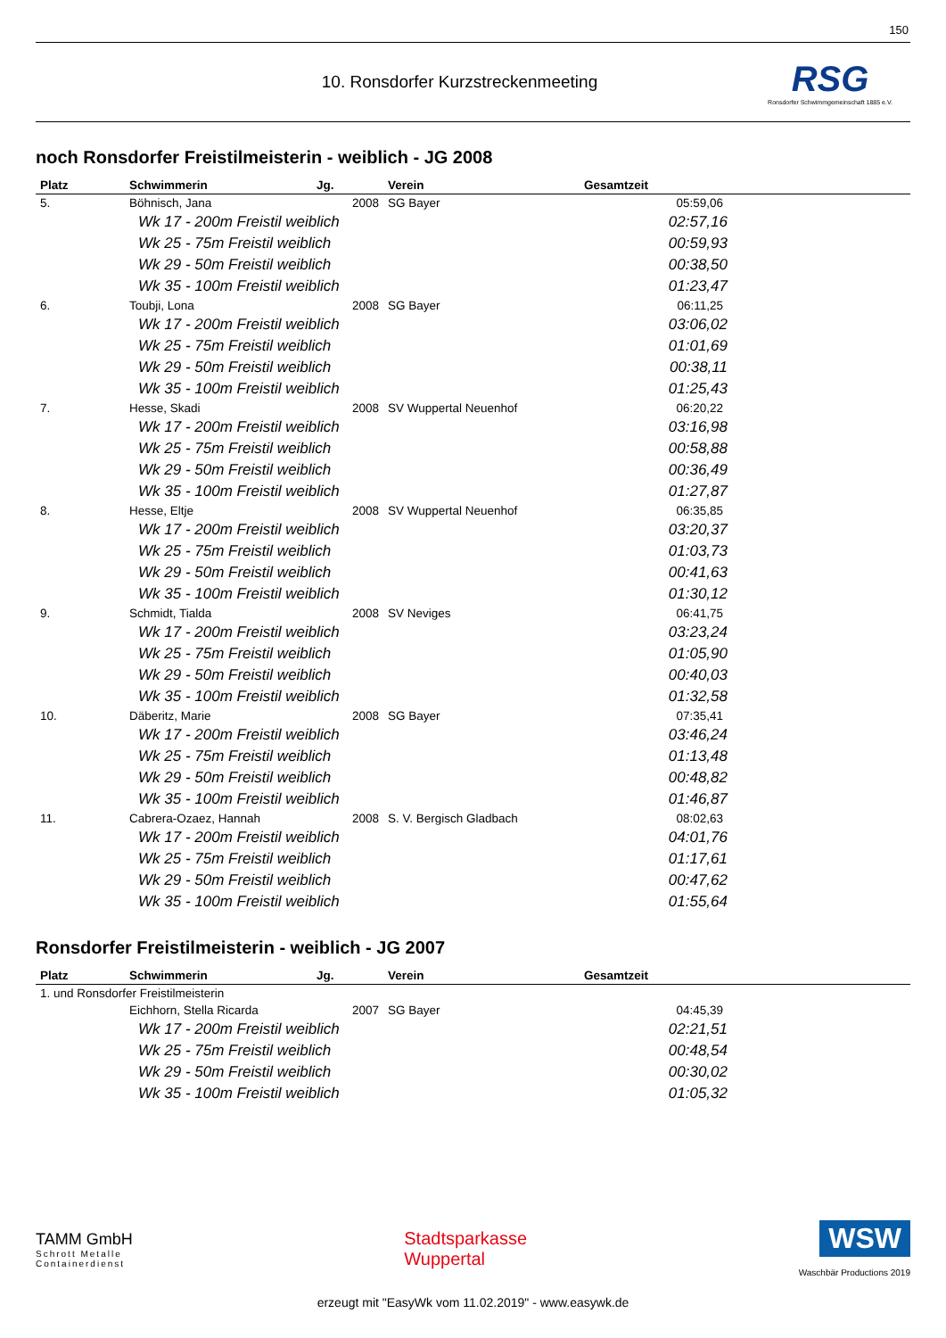150
10. Ronsdorfer Kurzstreckenmeeting
RSG
Ronsdorfer Schwimmgemeinschaft 1885 e.V.
noch Ronsdorfer Freistilmeisterin - weiblich - JG 2008
| Platz | Schwimmerin | Jg. | Verein | Gesamtzeit |
| --- | --- | --- | --- | --- |
| 5. | Böhnisch, Jana | 2008 | SG Bayer | 05:59,06 |
| | Wk 17 - 200m Freistil weiblich | | | 02:57,16 |
| | Wk 25 - 75m Freistil weiblich | | | 00:59,93 |
| | Wk 29 - 50m Freistil weiblich | | | 00:38,50 |
| | Wk 35 - 100m Freistil weiblich | | | 01:23,47 |
| 6. | Toubji, Lona | 2008 | SG Bayer | 06:11,25 |
| | Wk 17 - 200m Freistil weiblich | | | 03:06,02 |
| | Wk 25 - 75m Freistil weiblich | | | 01:01,69 |
| | Wk 29 - 50m Freistil weiblich | | | 00:38,11 |
| | Wk 35 - 100m Freistil weiblich | | | 01:25,43 |
| 7. | Hesse, Skadi | 2008 | SV Wuppertal Neuenhof | 06:20,22 |
| | Wk 17 - 200m Freistil weiblich | | | 03:16,98 |
| | Wk 25 - 75m Freistil weiblich | | | 00:58,88 |
| | Wk 29 - 50m Freistil weiblich | | | 00:36,49 |
| | Wk 35 - 100m Freistil weiblich | | | 01:27,87 |
| 8. | Hesse, Eltje | 2008 | SV Wuppertal Neuenhof | 06:35,85 |
| | Wk 17 - 200m Freistil weiblich | | | 03:20,37 |
| | Wk 25 - 75m Freistil weiblich | | | 01:03,73 |
| | Wk 29 - 50m Freistil weiblich | | | 00:41,63 |
| | Wk 35 - 100m Freistil weiblich | | | 01:30,12 |
| 9. | Schmidt, Tialda | 2008 | SV Neviges | 06:41,75 |
| | Wk 17 - 200m Freistil weiblich | | | 03:23,24 |
| | Wk 25 - 75m Freistil weiblich | | | 01:05,90 |
| | Wk 29 - 50m Freistil weiblich | | | 00:40,03 |
| | Wk 35 - 100m Freistil weiblich | | | 01:32,58 |
| 10. | Däberitz, Marie | 2008 | SG Bayer | 07:35,41 |
| | Wk 17 - 200m Freistil weiblich | | | 03:46,24 |
| | Wk 25 - 75m Freistil weiblich | | | 01:13,48 |
| | Wk 29 - 50m Freistil weiblich | | | 00:48,82 |
| | Wk 35 - 100m Freistil weiblich | | | 01:46,87 |
| 11. | Cabrera-Ozaez, Hannah | 2008 | S. V. Bergisch Gladbach | 08:02,63 |
| | Wk 17 - 200m Freistil weiblich | | | 04:01,76 |
| | Wk 25 - 75m Freistil weiblich | | | 01:17,61 |
| | Wk 29 - 50m Freistil weiblich | | | 00:47,62 |
| | Wk 35 - 100m Freistil weiblich | | | 01:55,64 |
Ronsdorfer Freistilmeisterin - weiblich - JG 2007
| Platz | Schwimmerin | Jg. | Verein | Gesamtzeit |
| --- | --- | --- | --- | --- |
| 1. und Ronsdorfer Freistilmeisterin | | | | |
| | Eichhorn, Stella Ricarda | 2007 | SG Bayer | 04:45,39 |
| | Wk 17 - 200m Freistil weiblich | | | 02:21,51 |
| | Wk 25 - 75m Freistil weiblich | | | 00:48,54 |
| | Wk 29 - 50m Freistil weiblich | | | 00:30,02 |
| | Wk 35 - 100m Freistil weiblich | | | 01:05,32 |
TAMM GmbH
Schrott Metalle
Containerdienst
Stadtsparkasse
Wuppertal
WSW
Waschbär Productions 2019
erzeugt mit "EasyWk vom 11.02.2019" - www.easywk.de